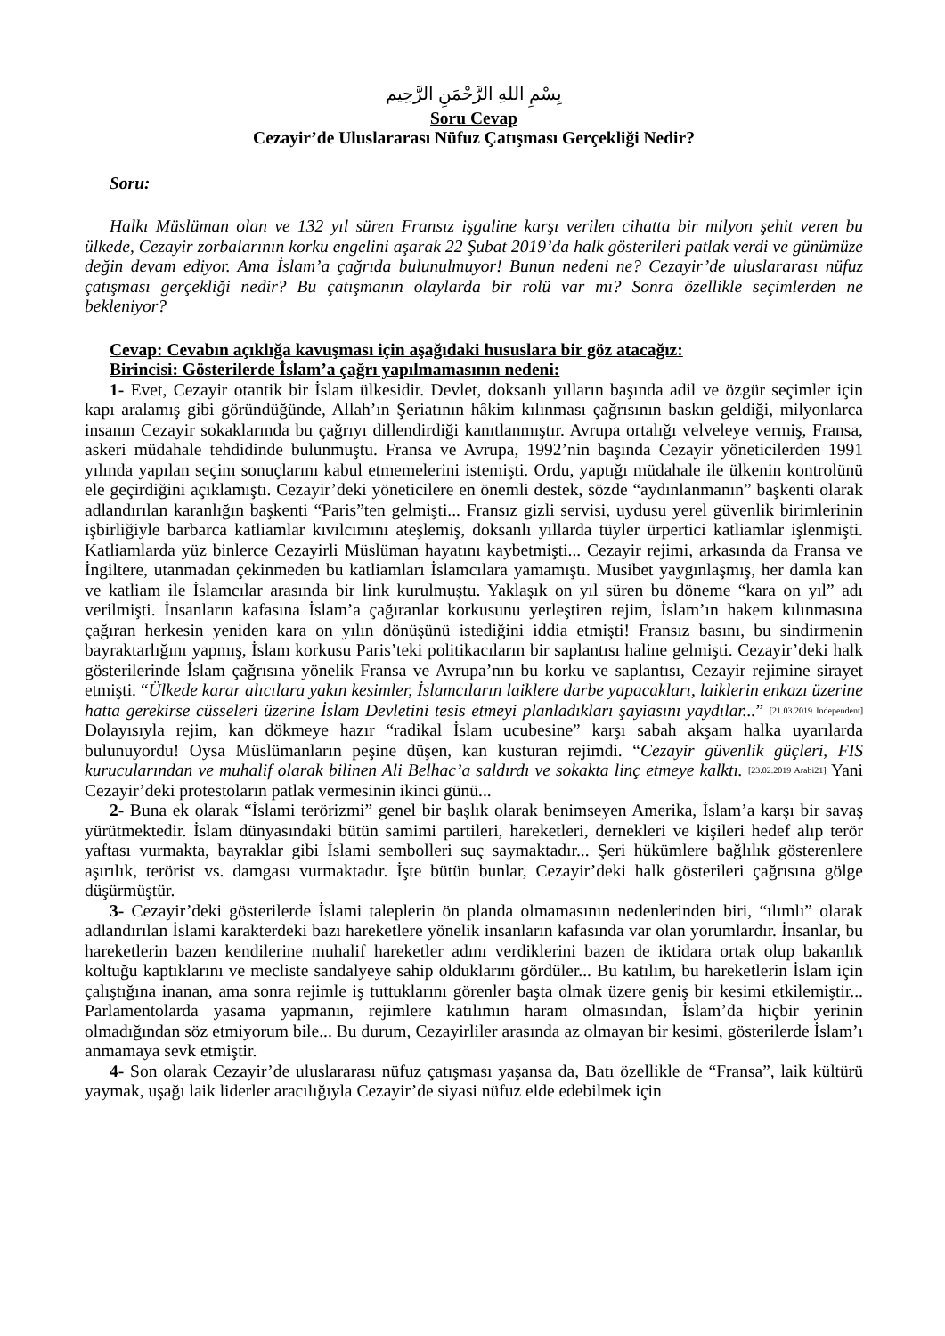بِسْمِ اللهِ الرَّحْمَنِ الرَّحِيم
Soru Cevap
Cezayir’de Uluslararası Nüfuz Çatışması Gerçekliği Nedir?
Soru:
Halkı Müslüman olan ve 132 yıl süren Fransız işgaline karşı verilen cihatta bir milyon şehit veren bu ülkede, Cezayir zorbalarının korku engelini aşarak 22 Şubat 2019’da halk gösterileri patlak verdi ve günümüze değin devam ediyor. Ama İslam’a çağrıda bulunulmuyor! Bunun nedeni ne? Cezayir’de uluslararası nüfuz çatışması gerçekliği nedir? Bu çatışmanın olaylarda bir rolü var mı? Sonra özellikle seçimlerden ne bekleniyor?
Cevap: Cevabın açıklığa kavuşması için aşağıdaki hususlara bir göz atacağız:
Birincisi: Gösterilerde İslam’a çağrı yapılmamasının nedeni:
1- Evet, Cezayir otantik bir İslam ülkesidir. Devlet, doksanlı yılların başında adil ve özgür seçimler için kapı aralamış gibi göründüğünde, Allah’ın Şeriatının hâkim kılınması çağrısının baskın geldiği, milyonlarca insanın Cezayir sokaklarında bu çağrıyı dillendirdiği kanıtlanmıştır. Avrupa ortalığı velveleye vermiş, Fransa, askeri müdahale tehdidinde bulunmuştu. Fransa ve Avrupa, 1992’nin başında Cezayir yöneticilerden 1991 yılında yapılan seçim sonuçlarını kabul etmemelerini istemişti. Ordu, yaptığı müdahale ile ülkenin kontrolünü ele geçirdiğini açıklamıştı. Cezayir’deki yöneticilere en önemli destek, sözde “aydınlanmanın” başkenti olarak adlandırılan karanlığın başkenti “Paris”ten gelmişti... Fransız gizli servisi, uydusu yerel güvenlik birimlerinin işbirliğiyle barbarca katliamlar kıvılcımını ateşlemiş, doksanlı yıllarda tüyler ürpertici katliamlar işlenmişti. Katliamlarda yüz binlerce Cezayirli Müslüman hayatını kaybetmişti... Cezayir rejimi, arkasında da Fransa ve İngiltere, utanmadan çekinmeden bu katliamları İslamcılara yamamıştı. Musibet yaygınlaşmış, her damla kan ve katliam ile İslamcılar arasında bir link kurulmuştu. Yaklaşık on yıl süren bu döneme “kara on yıl” adı verilmişti. İnsanların kafasına İslam’a çağıranlar korkusunu yerleştiren rejim, İslam’ın hakem kılınmasına çağıran herkesin yeniden kara on yılın dönüşünü istediğini iddia etmişti! Fransız basını, bu sindirmenin bayraktarlığını yapmış, İslam korkusu Paris’teki politikacıların bir saplantısı haline gelmişti. Cezayir’deki halk gösterilerinde İslam çağrısına yönelik Fransa ve Avrupa’nın bu korku ve saplantısı, Cezayir rejimine sirayet etmişti. “Ülkede karar alıcılara yakın kesimler, İslamcıların laiklere darbe yapacakları, laiklerin enkazı üzerine hatta gerekirse cüsseleri üzerine İslam Devletini tesis etmeyi planladıkları şayiasını yaydılar...” [21.03.2019 Independent] Dolayısıyla rejim, kan dökmeye hazır “radikal İslam ucubesine” karşı sabah akşam halka uyarılarda bulunuyordu! Oysa Müslümanların peşine düşen, kan kusturan rejimdi. “Cezayir güvenlik güçleri, FIS kurucularından ve muhalif olarak bilinen Ali Belhac’a saldırdı ve sokakta linç etmeye kalktı. [23.02.2019 Arabi21] Yani Cezayir’deki protestoların patlak vermesinin ikinci günü...
2- Buna ek olarak “İslami terörizmi” genel bir başlık olarak benimseyen Amerika, İslam’a karşı bir savaş yürütmektedir. İslam dünyasındaki bütün samimi partileri, hareketleri, dernekleri ve kişileri hedef alıp terör yaftası vurmakta, bayraklar gibi İslami sembolleri suç saymaktadır... Şeri hükümlere bağlılık gösterenlere aşırılık, terörist vs. damgası vurmaktadır. İşte bütün bunlar, Cezayir’deki halk gösterileri çağrısına gölge düşürmüştür.
3- Cezayir’deki gösterilerde İslami taleplerin ön planda olmamasının nedenlerinden biri, “ılımlı” olarak adlandırılan İslami karakterdeki bazı hareketlere yönelik insanların kafasında var olan yorumlardır. İnsanlar, bu hareketlerin bazen kendilerine muhalif hareketler adını verdiklerini bazen de iktidara ortak olup bakanlık koltuğu kaptıklarını ve mecliste sandalyeye sahip olduklarını gördüler... Bu katılım, bu hareketlerin İslam için çalıştığına inanan, ama sonra rejimle iş tuttuklarını görenler başta olmak üzere geniş bir kesimi etkilemiştir... Parlamentolarda yasama yapmanın, rejimlere katılımın haram olmasından, İslam’da hiçbir yerinin olmadığından söz etmiyorum bile... Bu durum, Cezayirliler arasında az olmayan bir kesimi, gösterilerde İslam’ı anmamaya sevk etmiştir.
4- Son olarak Cezayir’de uluslararası nüfuz çatışması yaşansa da, Batı özellikle de “Fransa”, laik kültürü yaymak, uşağı laik liderler aracılığıyla Cezayir’de siyasi nüfuz elde edebilmek için